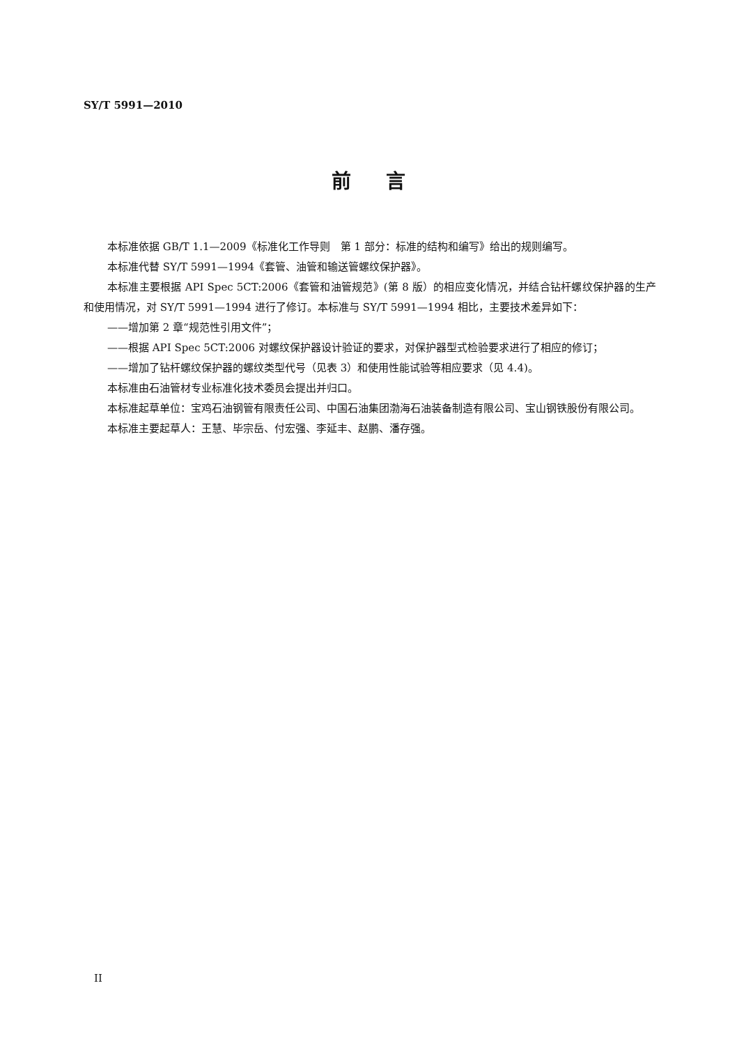SY/T 5991—2010
前言
本标准依据 GB/T 1.1—2009《标准化工作导则　第 1 部分：标准的结构和编写》给出的规则编写。
本标准代替 SY/T 5991—1994《套管、油管和输送管螺纹保护器》。
本标准主要根据 API Spec 5CT:2006《套管和油管规范》(第 8 版）的相应变化情况，并结合钻杆螺纹保护器的生产和使用情况，对 SY/T 5991—1994 进行了修订。本标准与 SY/T 5991—1994 相比，主要技术差异如下：
——增加第 2 章“规范性引用文件”；
——根据 API Spec 5CT:2006 对螺纹保护器设计验证的要求，对保护器型式检验要求进行了相应的修订；
——增加了钻杆螺纹保护器的螺纹类型代号（见表 3）和使用性能试验等相应要求（见 4.4)。
本标准由石油管材专业标准化技术委员会提出并归口。
本标准起草单位：宝鸡石油钢管有限责任公司、中国石油集团渤海石油装备制造有限公司、宝山钢铁股份有限公司。
本标准主要起草人：王慧、毕宗岳、付宏强、李延丰、赵鹏、潘存强。
II